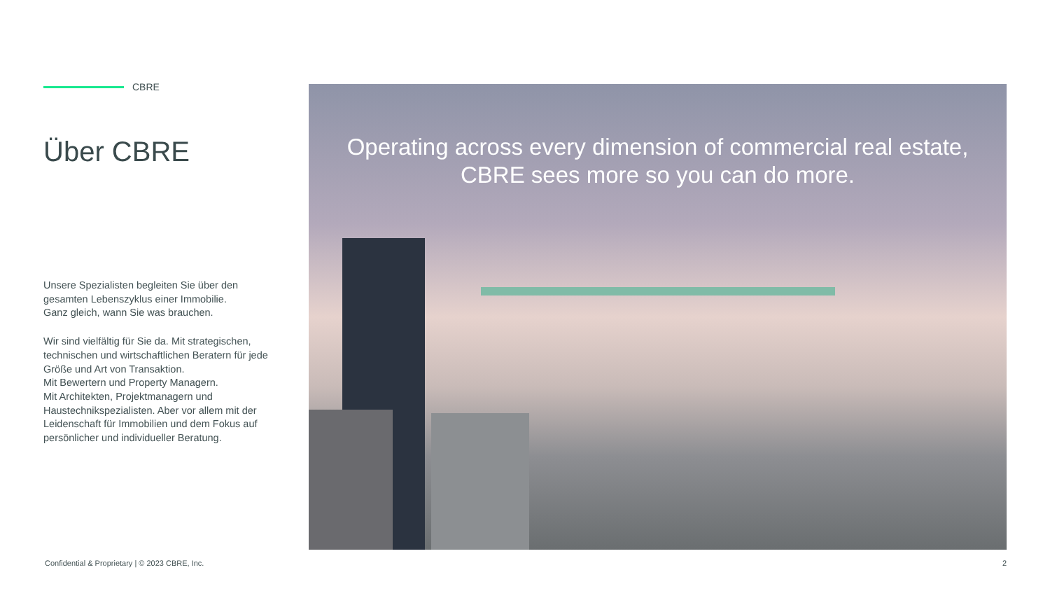CBRE
Über CBRE
Unsere Spezialisten begleiten Sie über den gesamten Lebenszyklus einer Immobilie.
Ganz gleich, wann Sie was brauchen.
Wir sind vielfältig für Sie da. Mit strategischen, technischen und wirtschaftlichen Beratern für jede Größe und Art von Transaktion.
Mit Bewertern und Property Managern.
Mit Architekten, Projektmanagern und Haustechnikspezialisten. Aber vor allem mit der Leidenschaft für Immobilien und dem Fokus auf persönlicher und individueller Beratung.
Operating across every dimension of commercial real estate, CBRE sees more so you can do more.
Confidential & Proprietary | © 2023 CBRE, Inc.
2